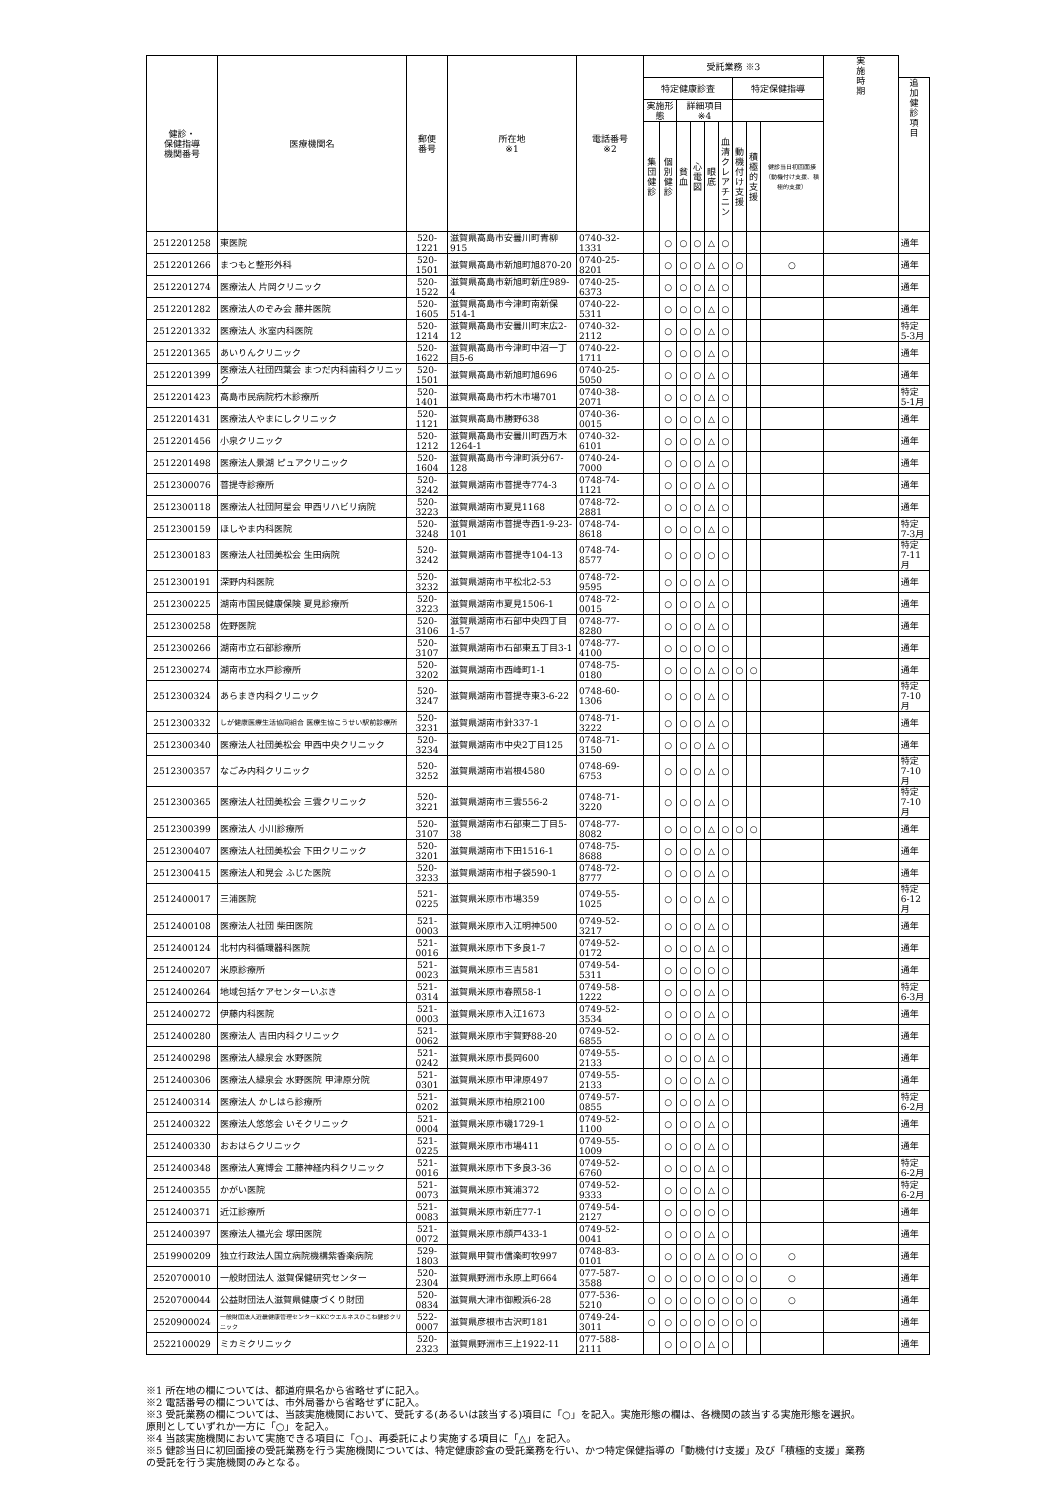| 健診・ 保健指導 機関番号 | 医療機関名 | 郵便 番号 | 所在地 ※1 | 電話番号 ※2 | 受託業務 ※3 | | | | | | | | | 実 施 時 期 | | | |
| --- | --- | --- | --- | --- | --- | --- | --- | --- | --- | --- | --- | --- | --- | --- | --- | --- | --- |
| | | | | | 特定健康診査 | | | | | | 特定保健指導 | | | | 追 加 健 診 項 目 | | |
| | | | | | 実施形態 | | 詳細項目 ※4 | | | | | | | | | | |
| | | | | | 集 団 健 診 | 個 別 健 診 | 貧 血 | 心 電 図 | 眼 底 | 血 清 ク レ ア チ ニ ン | | | 動 機 付 け 支 援 | | | 積 極 的 支 援 | 健診当日初回面接（動機付け支援、積極的支援） |
| 2512201258 | 東医院 | 520-1221 | 滋賀県高島市安曇川町青柳915 | 0740-32-1331 | | ○ | ○ | ○ | △ | ○ | | | | | 通年 | | |
| 2512201266 | まつもと整形外科 | 520-1501 | 滋賀県高島市新旭町旭870-20 | 0740-25-8201 | | ○ | ○ | ○ | △ | ○ | ○ | | ○ | | 通年 | | |
| 2512201274 | 医療法人 片岡クリニック | 520-1522 | 滋賀県高島市新旭町新庄989-4 | 0740-25-6373 | | ○ | ○ | ○ | △ | ○ | | | | | 通年 | | |
| 2512201282 | 医療法人のぞみ会 藤井医院 | 520-1605 | 滋賀県高島市今津町南新保514-1 | 0740-22-5311 | | ○ | ○ | ○ | △ | ○ | | | | | 通年 | | |
| 2512201332 | 医療法人 氷室内科医院 | 520-1214 | 滋賀県高島市安曇川町末広2-12 | 0740-32-2112 | | ○ | ○ | ○ | △ | ○ | | | | | 特定 5-3月 | | |
| 2512201365 | あいりんクリニック | 520-1622 | 滋賀県高島市今津町中沼一丁目5-6 | 0740-22-1711 | | ○ | ○ | ○ | △ | ○ | | | | | 通年 | | |
| 2512201399 | 医療法人社団四葉会 まつだ内科歯科クリニック | 520-1501 | 滋賀県高島市新旭町旭696 | 0740-25-5050 | | ○ | ○ | ○ | △ | ○ | | | | | 通年 | | |
| 2512201423 | 高島市民病院朽木診療所 | 520-1401 | 滋賀県高島市朽木市場701 | 0740-38-2071 | | ○ | ○ | ○ | △ | ○ | | | | | 特定 5-1月 | | |
| 2512201431 | 医療法人やまにしクリニック | 520-1121 | 滋賀県高島市勝野638 | 0740-36-0015 | | ○ | ○ | ○ | △ | ○ | | | | | 通年 | | |
| 2512201456 | 小泉クリニック | 520-1212 | 滋賀県高島市安曇川町西万木1264-1 | 0740-32-6101 | | ○ | ○ | ○ | △ | ○ | | | | | 通年 | | |
| 2512201498 | 医療法人景湖 ピュアクリニック | 520-1604 | 滋賀県高島市今津町浜分67-128 | 0740-24-7000 | | ○ | ○ | ○ | △ | ○ | | | | | 通年 | | |
| 2512300076 | 菩提寺診療所 | 520-3242 | 滋賀県湖南市菩提寺774-3 | 0748-74-1121 | | ○ | ○ | ○ | △ | ○ | | | | | 通年 | | |
| 2512300118 | 医療法人社団阿星会 甲西リハビリ病院 | 520-3223 | 滋賀県湖南市夏見1168 | 0748-72-2881 | | ○ | ○ | ○ | △ | ○ | | | | | 通年 | | |
| 2512300159 | ほしやま内科医院 | 520-3248 | 滋賀県湖南市菩提寺西1-9-23-101 | 0748-74-8618 | | ○ | ○ | ○ | △ | ○ | | | | | 特定 7-3月 | | |
| 2512300183 | 医療法人社団美松会 生田病院 | 520-3242 | 滋賀県湖南市菩提寺104-13 | 0748-74-8577 | | ○ | ○ | ○ | ○ | ○ | | | | | 特定 7-11月 | | |
| 2512300191 | 深野内科医院 | 520-3232 | 滋賀県湖南市平松北2-53 | 0748-72-9595 | | ○ | ○ | ○ | △ | ○ | | | | | 通年 | | |
| 2512300225 | 湖南市国民健康保険 夏見診療所 | 520-3223 | 滋賀県湖南市夏見1506-1 | 0748-72-0015 | | ○ | ○ | ○ | △ | ○ | | | | | 通年 | | |
| 2512300258 | 佐野医院 | 520-3106 | 滋賀県湖南市石部中央四丁目1-57 | 0748-77-8280 | | ○ | ○ | ○ | △ | ○ | | | | | 通年 | | |
| 2512300266 | 湖南市立石部診療所 | 520-3107 | 滋賀県湖南市石部東五丁目3-1 | 0748-77-4100 | | ○ | ○ | ○ | ○ | ○ | | | | | 通年 | | |
| 2512300274 | 湖南市立水戸診療所 | 520-3202 | 滋賀県湖南市西峰町1-1 | 0748-75-0180 | | ○ | ○ | ○ | △ | ○ | ○ | ○ | | | 通年 | | |
| 2512300324 | あらまき内科クリニック | 520-3247 | 滋賀県湖南市菩提寺東3-6-22 | 0748-60-1306 | | ○ | ○ | ○ | △ | ○ | | | | | 特定 7-10月 | | |
| 2512300332 | しが健康医療生活協同組合 医療生協こうせい駅前診療所 | 520-3231 | 滋賀県湖南市針337-1 | 0748-71-3222 | | ○ | ○ | ○ | △ | ○ | | | | | 通年 | | |
| 2512300340 | 医療法人社団美松会 甲西中央クリニック | 520-3234 | 滋賀県湖南市中央2丁目125 | 0748-71-3150 | | ○ | ○ | ○ | △ | ○ | | | | | 通年 | | |
| 2512300357 | なごみ内科クリニック | 520-3252 | 滋賀県湖南市岩根4580 | 0748-69-6753 | | ○ | ○ | ○ | △ | ○ | | | | | 特定 7-10月 | | |
| 2512300365 | 医療法人社団美松会 三雲クリニック | 520-3221 | 滋賀県湖南市三雲556-2 | 0748-71-3220 | | ○ | ○ | ○ | △ | ○ | | | | | 特定 7-10月 | | |
| 2512300399 | 医療法人 小川診療所 | 520-3107 | 滋賀県湖南市石部東二丁目5-38 | 0748-77-8082 | | ○ | ○ | ○ | △ | ○ | ○ | ○ | | | 通年 | | |
| 2512300407 | 医療法人社団美松会 下田クリニック | 520-3201 | 滋賀県湖南市下田1516-1 | 0748-75-8688 | | ○ | ○ | ○ | △ | ○ | | | | | 通年 | | |
| 2512300415 | 医療法人和晃会 ふじた医院 | 520-3233 | 滋賀県湖南市柑子袋590-1 | 0748-72-8777 | | ○ | ○ | ○ | △ | ○ | | | | | 通年 | | |
| 2512400017 | 三浦医院 | 521-0225 | 滋賀県米原市市場359 | 0749-55-1025 | | ○ | ○ | ○ | △ | ○ | | | | | 特定 6-12月 | | |
| 2512400108 | 医療法人社団 柴田医院 | 521-0003 | 滋賀県米原市入江明神500 | 0749-52-3217 | | ○ | ○ | ○ | △ | ○ | | | | | 通年 | | |
| 2512400124 | 北村内科循環器科医院 | 521-0016 | 滋賀県米原市下多良1-7 | 0749-52-0172 | | ○ | ○ | ○ | △ | ○ | | | | | 通年 | | |
| 2512400207 | 米原診療所 | 521-0023 | 滋賀県米原市三吉581 | 0749-54-5311 | | ○ | ○ | ○ | ○ | ○ | | | | | 通年 | | |
| 2512400264 | 地域包括ケアセンターいぶき | 521-0314 | 滋賀県米原市春照58-1 | 0749-58-1222 | | ○ | ○ | ○ | △ | ○ | | | | | 特定 6-3月 | | |
| 2512400272 | 伊藤内科医院 | 521-0003 | 滋賀県米原市入江1673 | 0749-52-3534 | | ○ | ○ | ○ | △ | ○ | | | | | 通年 | | |
| 2512400280 | 医療法人 吉田内科クリニック | 521-0062 | 滋賀県米原市宇賀野88-20 | 0749-52-6855 | | ○ | ○ | ○ | △ | ○ | | | | | 通年 | | |
| 2512400298 | 医療法人緑泉会 水野医院 | 521-0242 | 滋賀県米原市長岡600 | 0749-55-2133 | | ○ | ○ | ○ | △ | ○ | | | | | 通年 | | |
| 2512400306 | 医療法人緑泉会 水野医院 甲津原分院 | 521-0301 | 滋賀県米原市甲津原497 | 0749-55-2133 | | ○ | ○ | ○ | △ | ○ | | | | | 通年 | | |
| 2512400314 | 医療法人 かしはら診療所 | 521-0202 | 滋賀県米原市柏原2100 | 0749-57-0855 | | ○ | ○ | ○ | △ | ○ | | | | | 特定 6-2月 | | |
| 2512400322 | 医療法人悠悠会 いそクリニック | 521-0004 | 滋賀県米原市磯1729-1 | 0749-52-1100 | | ○ | ○ | ○ | △ | ○ | | | | | 通年 | | |
| 2512400330 | おおはらクリニック | 521-0225 | 滋賀県米原市市場411 | 0749-55-1009 | | ○ | ○ | ○ | △ | ○ | | | | | 通年 | | |
| 2512400348 | 医療法人寛博会 工藤神経内科クリニック | 521-0016 | 滋賀県米原市下多良3-36 | 0749-52-6760 | | ○ | ○ | ○ | △ | ○ | | | | | 特定 6-2月 | | |
| 2512400355 | かがい医院 | 521-0073 | 滋賀県米原市箕浦372 | 0749-52-9333 | | ○ | ○ | ○ | △ | ○ | | | | | 特定 6-2月 | | |
| 2512400371 | 近江診療所 | 521-0083 | 滋賀県米原市新庄77-1 | 0749-54-2127 | | ○ | ○ | ○ | ○ | ○ | | | | | 通年 | | |
| 2512400397 | 医療法人福光会 塚田医院 | 521-0072 | 滋賀県米原市顔戸433-1 | 0749-52-0041 | | ○ | ○ | ○ | △ | ○ | | | | | 通年 | | |
| 2519900209 | 独立行政法人国立病院機構紫香楽病院 | 529-1803 | 滋賀県甲賀市信楽町牧997 | 0748-83-0101 | | ○ | ○ | ○ | △ | ○ | ○ | ○ | ○ | | 通年 | | |
| 2520700010 | 一般財団法人 滋賀保健研究センター | 520-2304 | 滋賀県野洲市永原上町664 | 077-587-3588 | ○ | ○ | ○ | ○ | ○ | ○ | ○ | ○ | ○ | | 通年 | | |
| 2520700044 | 公益財団法人滋賀県健康づくり財団 | 520-0834 | 滋賀県大津市御殿浜6-28 | 077-536-5210 | ○ | ○ | ○ | ○ | ○ | ○ | ○ | ○ | ○ | | 通年 | | |
| 2520900024 | 一般財団法人近畿健康管理センターKKCウエルネスひこね健診クリニック | 522-0007 | 滋賀県彦根市古沢町181 | 0749-24-3011 | ○ | ○ | ○ | ○ | ○ | ○ | ○ | ○ | | | 通年 | | |
| 2522100029 | ミカミクリニック | 520-2323 | 滋賀県野洲市三上1922-11 | 077-588-2111 | | ○ | ○ | ○ | △ | ○ | | | | | 通年 | | |
※1 所在地の欄については、都道府県名から省略せずに記入。
※2 電話番号の欄については、市外局番から省略せずに記入。
※3 受託業務の欄については、当該実施機関において、受託する(あるいは該当する)項目に「○」を記入。実施形態の欄は、各機関の該当する実施形態を選択。原則としていずれか一方に「○」を記入。
※4 当該実施機関において実施できる項目に「○」、再委託により実施する項目に「△」を記入。
※5 健診当日に初回面接の受託業務を行う実施機関については、特定健康診査の受託業務を行い、かつ特定保健指導の「動機付け支援」及び「積極的支援」業務の受託を行う実施機関のみとなる。